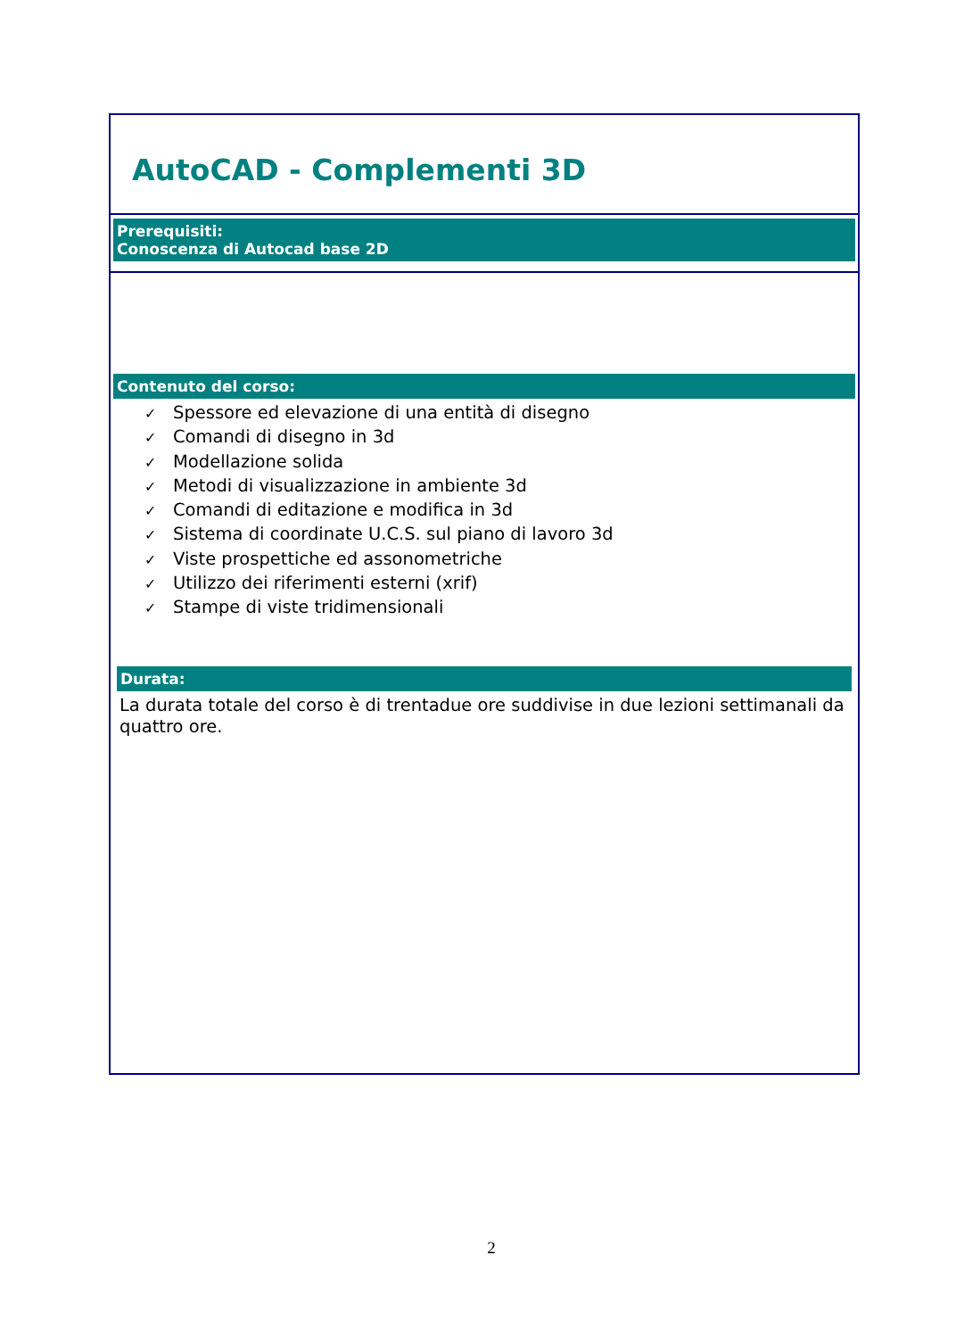AutoCAD - Complementi 3D
Prerequisiti:
Conoscenza di Autocad base 2D
Contenuto del corso:
✓ Spessore ed elevazione di una entità di disegno
✓ Comandi di disegno in 3d
✓ Modellazione solida
✓ Metodi di visualizzazione in ambiente 3d
✓ Comandi di editazione e modifica in 3d
✓ Sistema di coordinate U.C.S. sul piano di lavoro 3d
✓ Viste prospettiche ed assonometriche
✓ Utilizzo dei riferimenti esterni (xrif)
✓ Stampe di viste tridimensionali
Durata:
La durata totale del corso è di trentadue ore suddivise in due lezioni settimanali da quattro ore.
2